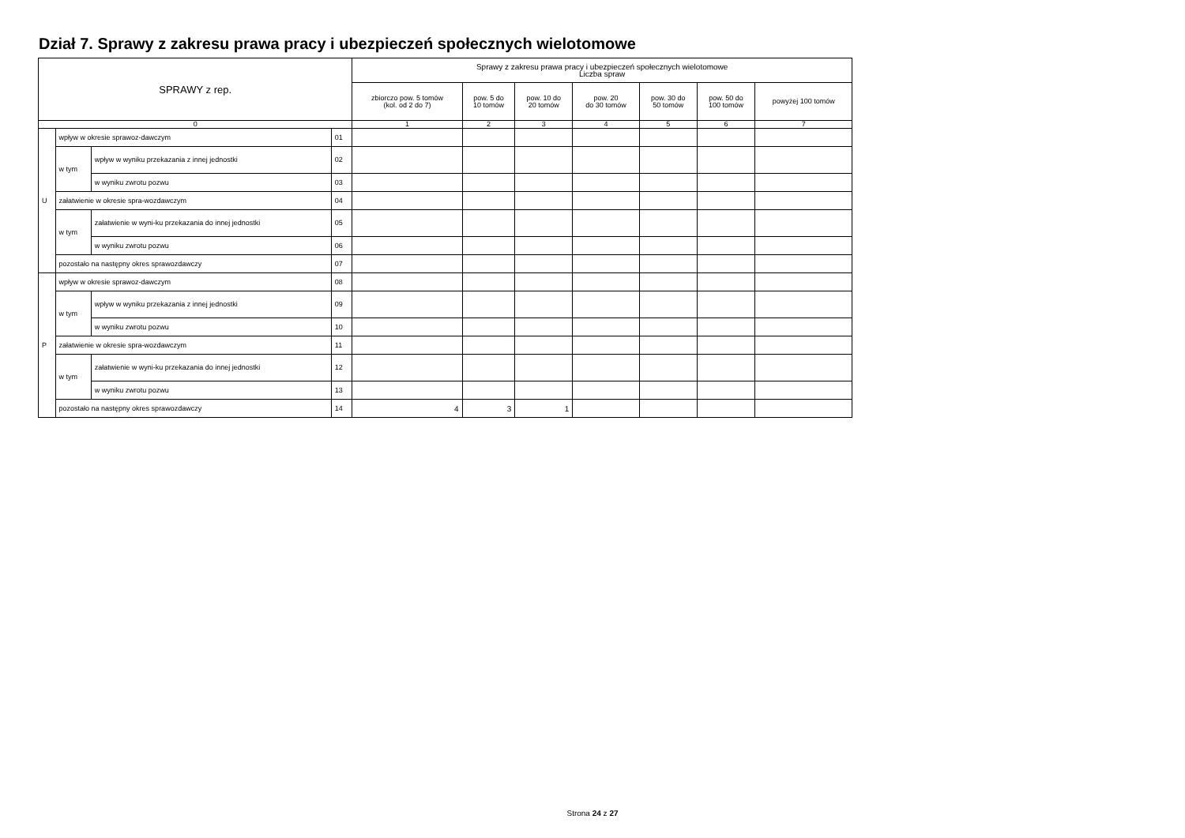Dział 7. Sprawy z zakresu prawa pracy i ubezpieczeń społecznych wielotomowe
| SPRAWY z rep. | | | | Sprawy z zakresu prawa pracy i ubezpieczeń społecznych wielotomowe Liczba spraw | | | | | | |
| --- | --- | --- | --- | --- | --- | --- | --- | --- | --- | --- |
| | | | | zbiorczo pow. 5 tomów (kol. od 2 do 7) | pow. 5 do 10 tomów | pow. 10 do 20 tomów | pow. 20 do 30 tomów | pow. 30 do 50 tomów | pow. 50 do 100 tomów | powyżej 100 tomów |
| 0 | | | | 1 | 2 | 3 | 4 | 5 | 6 | 7 |
| U | wpływ w okresie sprawoz-dawczym | | 01 | | | | | | | |
| | w tym | wpływ w wyniku przekazania z innej jednostki | 02 | | | | | | | |
| | | w wyniku zwrotu pozwu | 03 | | | | | | | |
| | załatwienie w okresie spra-wozdawczym | | 04 | | | | | | | |
| | w tym | załatwienie w wyni-ku przekazania do innej jednostki | 05 | | | | | | | |
| | | w wyniku zwrotu pozwu | 06 | | | | | | | |
| | pozostało na następny okres sprawozdawczy | | 07 | | | | | | | |
| P | wpływ w okresie sprawoz-dawczym | | 08 | | | | | | | |
| | w tym | wpływ w wyniku przekazania z innej jednostki | 09 | | | | | | | |
| | | w wyniku zwrotu pozwu | 10 | | | | | | | |
| | załatwienie w okresie spra-wozdawczym | | 11 | | | | | | | |
| | w tym | załatwienie w wyni-ku przekazania do innej jednostki | 12 | | | | | | | |
| | | w wyniku zwrotu pozwu | 13 | | | | | | | |
| | pozostało na następny okres sprawozdawczy | | 14 | 4 | 3 | 1 | | | | |
Strona 24 z 27